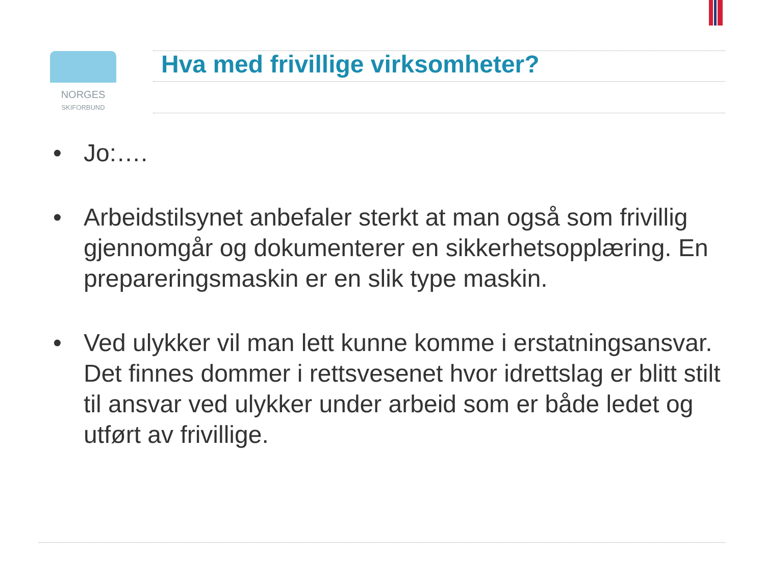NORGES
SKIFORBUND
Hva med frivillige virksomheter?
• Jo:….
• Arbeidstilsynet anbefaler sterkt at man også som frivillig gjennomgår og dokumenterer en sikkerhetsopplæring. En prepareringsmaskin er en slik type maskin.
• Ved ulykker vil man lett kunne komme i erstatningsansvar. Det finnes dommer i rettsvesenet hvor idrettslag er blitt stilt til ansvar ved ulykker under arbeid som er både ledet og utført av frivillige.